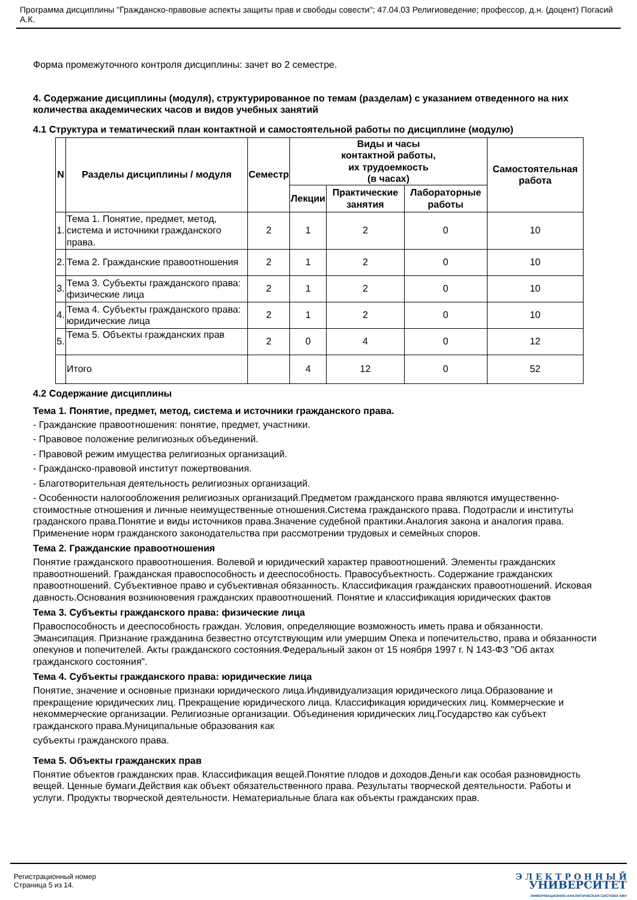Программа дисциплины "Гражданско-правовые аспекты защиты прав и свободы совести"; 47.04.03 Религиоведение; профессор, д.н. (доцент) Погасий А.К.
Форма промежуточного контроля дисциплины: зачет во 2 семестре.
4. Содержание дисциплины (модуля), структурированное по темам (разделам) с указанием отведенного на них количества академических часов и видов учебных занятий
4.1 Структура и тематический план контактной и самостоятельной работы по дисциплине (модулю)
| N | Разделы дисциплины / модуля | Семестр | Виды и часы контактной работы, их трудоемкость (в часах) | | | Самостоятельная работа |
| --- | --- | --- | --- | --- | --- | --- |
| | | | Лекции | Практические занятия | Лабораторные работы | |
| 1. | Тема 1. Понятие, предмет, метод, система и источники гражданского права. | 2 | 1 | 2 | 0 | 10 |
| 2. | Тема 2. Гражданские правоотношения | 2 | 1 | 2 | 0 | 10 |
| 3. | Тема 3. Субъекты гражданского права: физические лица | 2 | 1 | 2 | 0 | 10 |
| 4. | Тема 4. Субъекты гражданского права: юридические лица | 2 | 1 | 2 | 0 | 10 |
| 5. | Тема 5. Объекты гражданских прав | 2 | 0 | 4 | 0 | 12 |
| | Итого | | 4 | 12 | 0 | 52 |
4.2 Содержание дисциплины
Тема 1. Понятие, предмет, метод, система и источники гражданского права.
- Гражданские правоотношения: понятие, предмет, участники.
- Правовое положение религиозных объединений.
- Правовой режим имущества религиозных организаций.
- Гражданско-правовой институт пожертвования.
- Благотворительная деятельность религиозных организаций.
- Особенности налогообложения религиозных организаций.Предметом гражданского права являются имущественно-стоимостные отношения и личные неимущественные отношения.Система гражданского права. Подотрасли и институты граданского права.Понятие и виды источников права.Значение судебной практики.Аналогия закона и аналогия права. Применение норм гражданского законодательства при рассмотрении трудовых и семейных споров.
Тема 2. Гражданские правоотношения
Понятие гражданского правоотношения. Волевой и юридический характер правоотношений. Элементы гражданских правоотношений. Гражданская правоспособность и дееспособность. Правосубъектность. Содержание гражданских правоотношений. Субъективное право и субъективная обязанность. Классификация гражданских правоотношений. Исковая давность.Основания возникновения гражданских правоотношений. Понятие и классификация юридических фактов
Тема 3. Субъекты гражданского права: физические лица
Правоспособность и дееспособность граждан. Условия, определяющие возможность иметь права и обязанности. Эмансипация. Признание гражданина безвестно отсутствующим или умершим Опека и попечительство, права и обязанности опекунов и попечителей. Акты гражданского состояния.Федеральный закон от 15 ноября 1997 г. N 143-ФЗ "Об актах гражданского состояния".
Тема 4. Субъекты гражданского права: юридические лица
Понятие, значение и основные признаки юридического лица.Индивидуализация юридического лица.Образование и прекращение юридических лиц. Прекращение юридического лица. Классификация юридических лиц. Коммерческие и некоммерческие организации. Религиозные организации. Объединения юридических лиц.Государство как субъект гражданского права.Муниципальные образования как
субъекты гражданского права.
Тема 5. Объекты гражданских прав
Понятие объектов гражданских прав. Классификация вещей.Понятие плодов и доходов.Деньги как особая разновидность вещей. Ценные бумаги.Действия как объект обязательственного права. Результаты творческой деятельности. Работы и услуги. Продукты творческой деятельности. Нематериальные блага как объекты гражданских прав.
Регистрационный номер
Страница 5 из 14.
Э Л Е К Т Р О Н Н Ы Й
УНИВЕРСИТЕТ
ИНФОРМАЦИОННО-АНАЛИТИЧЕСКАЯ СИСТЕМА КФУ